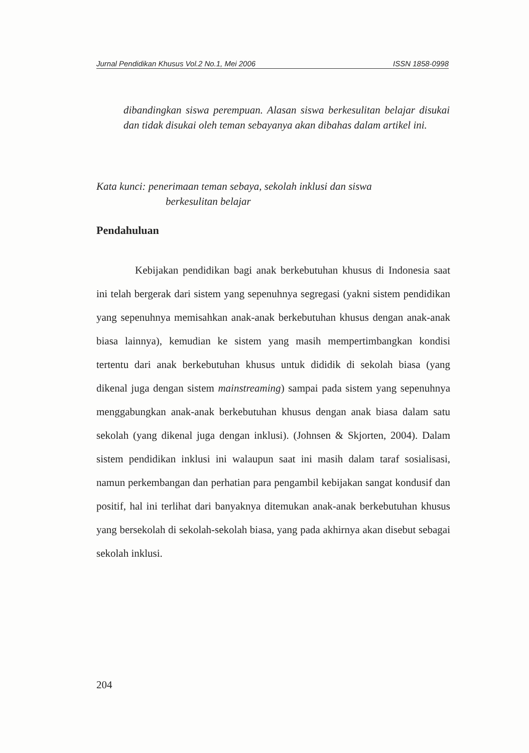Jurnal Pendidikan Khusus Vol.2 No.1, Mei 2006 ISSN 1858-0998
dibandingkan siswa perempuan. Alasan siswa berkesulitan belajar disukai dan tidak disukai oleh teman sebayanya akan dibahas dalam artikel ini.
Kata kunci: penerimaan teman sebaya, sekolah inklusi dan siswa
berkesulitan belajar
Pendahuluan
Kebijakan pendidikan bagi anak berkebutuhan khusus di Indonesia saat ini telah bergerak dari sistem yang sepenuhnya segregasi (yakni sistem pendidikan yang sepenuhnya memisahkan anak-anak berkebutuhan khusus dengan anak-anak biasa lainnya), kemudian ke sistem yang masih mempertimbangkan kondisi tertentu dari anak berkebutuhan khusus untuk dididik di sekolah biasa (yang dikenal juga dengan sistem mainstreaming) sampai pada sistem yang sepenuhnya menggabungkan anak-anak berkebutuhan khusus dengan anak biasa dalam satu sekolah (yang dikenal juga dengan inklusi). (Johnsen & Skjorten, 2004). Dalam sistem pendidikan inklusi ini walaupun saat ini masih dalam taraf sosialisasi, namun perkembangan dan perhatian para pengambil kebijakan sangat kondusif dan positif, hal ini terlihat dari banyaknya ditemukan anak-anak berkebutuhan khusus yang bersekolah di sekolah-sekolah biasa, yang pada akhirnya akan disebut sebagai sekolah inklusi.
204